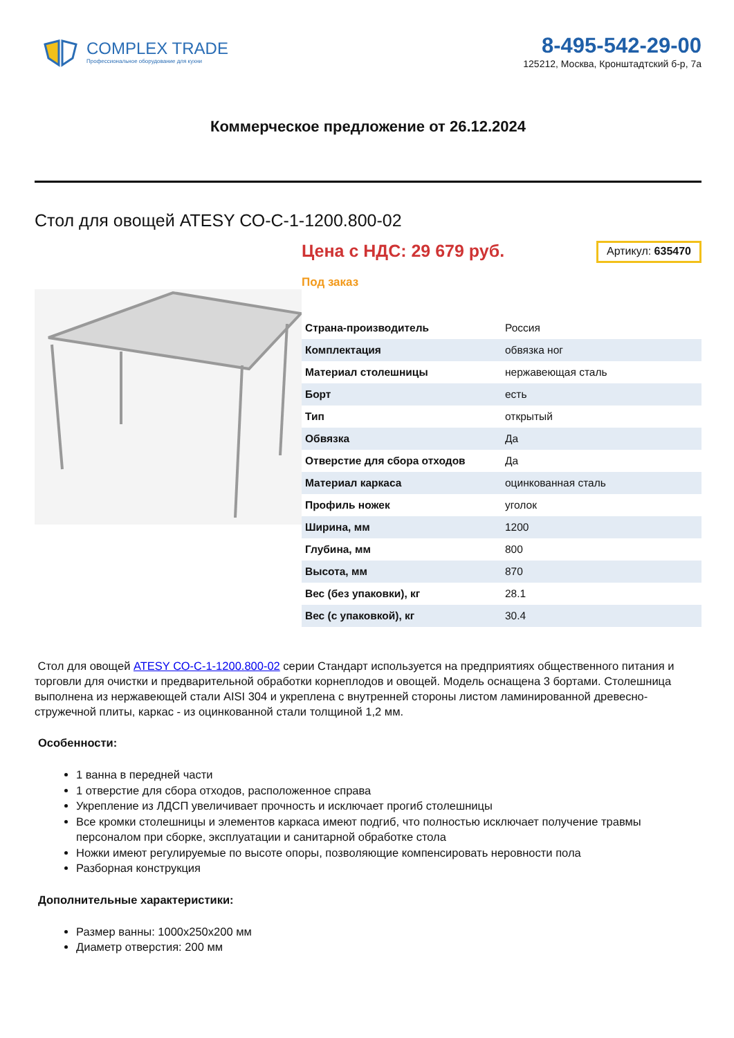COMPLEX TRADE
Профессиональное оборудование для кухни
8-495-542-29-00
125212, Москва, Кронштадтский б-р, 7а
Коммерческое предложение от 26.12.2024
Стол для овощей ATESY СО-С-1-1200.800-02
Цена с НДС: 29 679 руб.
Артикул: 635470
Под заказ
| Страна-производитель | Россия |
| Комплектация | обвязка ног |
| Материал столешницы | нержавеющая сталь |
| Борт | есть |
| Тип | открытый |
| Обвязка | Да |
| Отверстие для сбора отходов | Да |
| Материал каркаса | оцинкованная сталь |
| Профиль ножек | уголок |
| Ширина, мм | 1200 |
| Глубина, мм | 800 |
| Высота, мм | 870 |
| Вес (без упаковки), кг | 28.1 |
| Вес (с упаковкой), кг | 30.4 |
Стол для овощей ATESY СО-С-1-1200.800-02 серии Стандарт используется на предприятиях общественного питания и торговли для очистки и предварительной обработки корнеплодов и овощей. Модель оснащена 3 бортами. Столешница выполнена из нержавеющей стали AISI 304 и укреплена с внутренней стороны листом ламинированной древесно-стружечной плиты, каркас - из оцинкованной стали толщиной 1,2 мм.
Особенности:
1 ванна в передней части
1 отверстие для сбора отходов, расположенное справа
Укрепление из ЛДСП увеличивает прочность и исключает прогиб столешницы
Все кромки столешницы и элементов каркаса имеют подгиб, что полностью исключает получение травмы персоналом при сборке, эксплуатации и санитарной обработке стола
Ножки имеют регулируемые по высоте опоры, позволяющие компенсировать неровности пола
Разборная конструкция
Дополнительные характеристики:
Размер ванны: 1000x250x200 мм
Диаметр отверстия: 200 мм